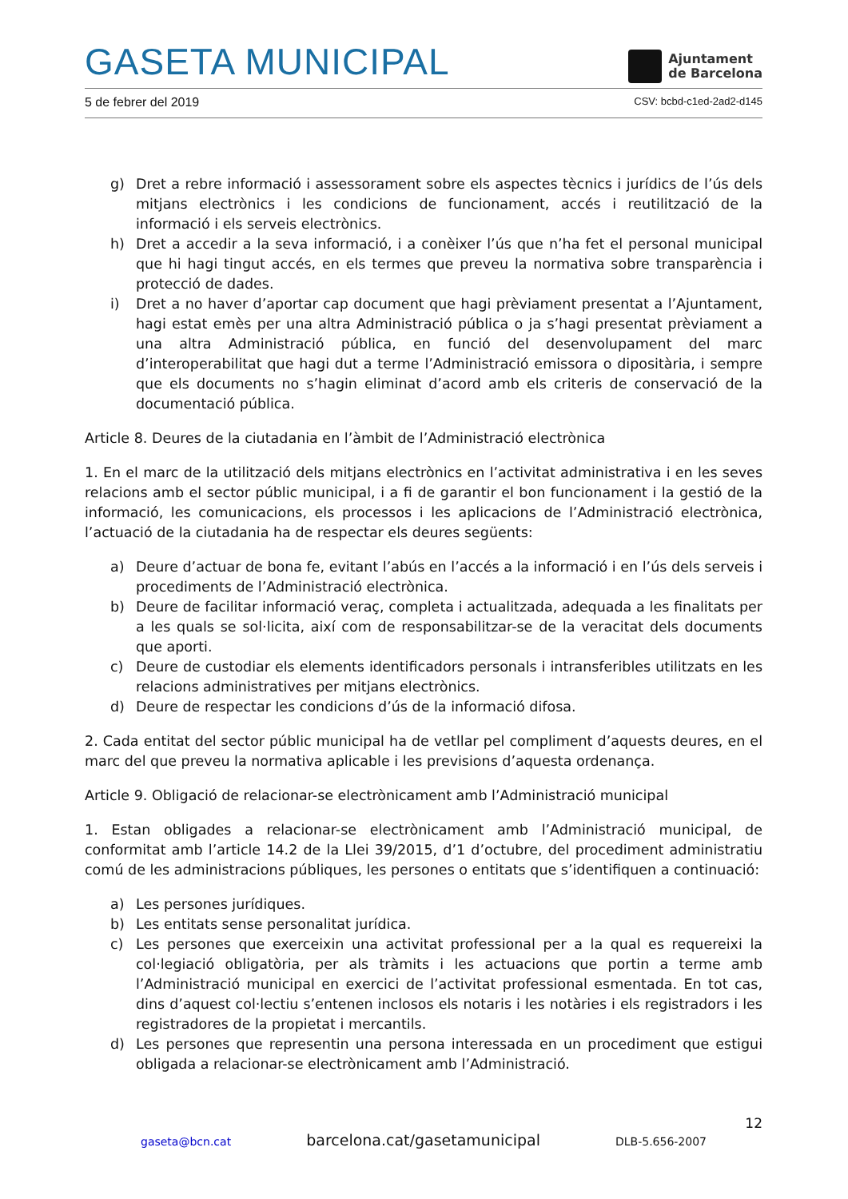GASETA MUNICIPAL
Ajuntament
de Barcelona
5 de febrer del 2019 CSV: bcbd-c1ed-2ad2-d145
g) Dret a rebre informació i assessorament sobre els aspectes tècnics i jurídics de l’ús dels mitjans electrònics i les condicions de funcionament, accés i reutilització de la informació i els serveis electrònics.
h) Dret a accedir a la seva informació, i a conèixer l’ús que n’ha fet el personal municipal que hi hagi tingut accés, en els termes que preveu la normativa sobre transparència i protecció de dades.
i) Dret a no haver d’aportar cap document que hagi prèviament presentat a l’Ajuntament, hagi estat emès per una altra Administració pública o ja s’hagi presentat prèviament a una altra Administració pública, en funció del desenvolupament del marc d’interoperabilitat que hagi dut a terme l’Administració emissora o dipositària, i sempre que els documents no s’hagin eliminat d’acord amb els criteris de conservació de la documentació pública.
Article 8. Deures de la ciutadania en l’àmbit de l’Administració electrònica
1. En el marc de la utilització dels mitjans electrònics en l’activitat administrativa i en les seves relacions amb el sector públic municipal, i a fi de garantir el bon funcionament i la gestió de la informació, les comunicacions, els processos i les aplicacions de l’Administració electrònica, l’actuació de la ciutadania ha de respectar els deures següents:
a) Deure d’actuar de bona fe, evitant l’abús en l’accés a la informació i en l’ús dels serveis i procediments de l’Administració electrònica.
b) Deure de facilitar informació veraç, completa i actualitzada, adequada a les finalitats per a les quals se sol·licita, així com de responsabilitzar-se de la veracitat dels documents que aporti.
c) Deure de custodiar els elements identificadors personals i intransferibles utilitzats en les relacions administratives per mitjans electrònics.
d) Deure de respectar les condicions d’ús de la informació difosa.
2. Cada entitat del sector públic municipal ha de vetllar pel compliment d’aquests deures, en el marc del que preveu la normativa aplicable i les previsions d’aquesta ordenança.
Article 9. Obligació de relacionar-se electrònicament amb l’Administració municipal
1. Estan obligades a relacionar-se electrònicament amb l’Administració municipal, de conformitat amb l’article 14.2 de la Llei 39/2015, d’1 d’octubre, del procediment administratiu comú de les administracions públiques, les persones o entitats que s’identifiquen a continuació:
a) Les persones jurídiques.
b) Les entitats sense personalitat jurídica.
c) Les persones que exerceixin una activitat professional per a la qual es requereixi la col·legiació obligatòria, per als tràmits i les actuacions que portin a terme amb l’Administració municipal en exercici de l’activitat professional esmentada. En tot cas, dins d’aquest col·lectiu s’entenen inclosos els notaris i les notàries i els registradors i les registradores de la propietat i mercantils.
d) Les persones que representin una persona interessada en un procediment que estigui obligada a relacionar-se electrònicament amb l’Administració.
12
gaseta@bcn.cat barcelona.cat/gasetamunicipal DLB-5.656-2007